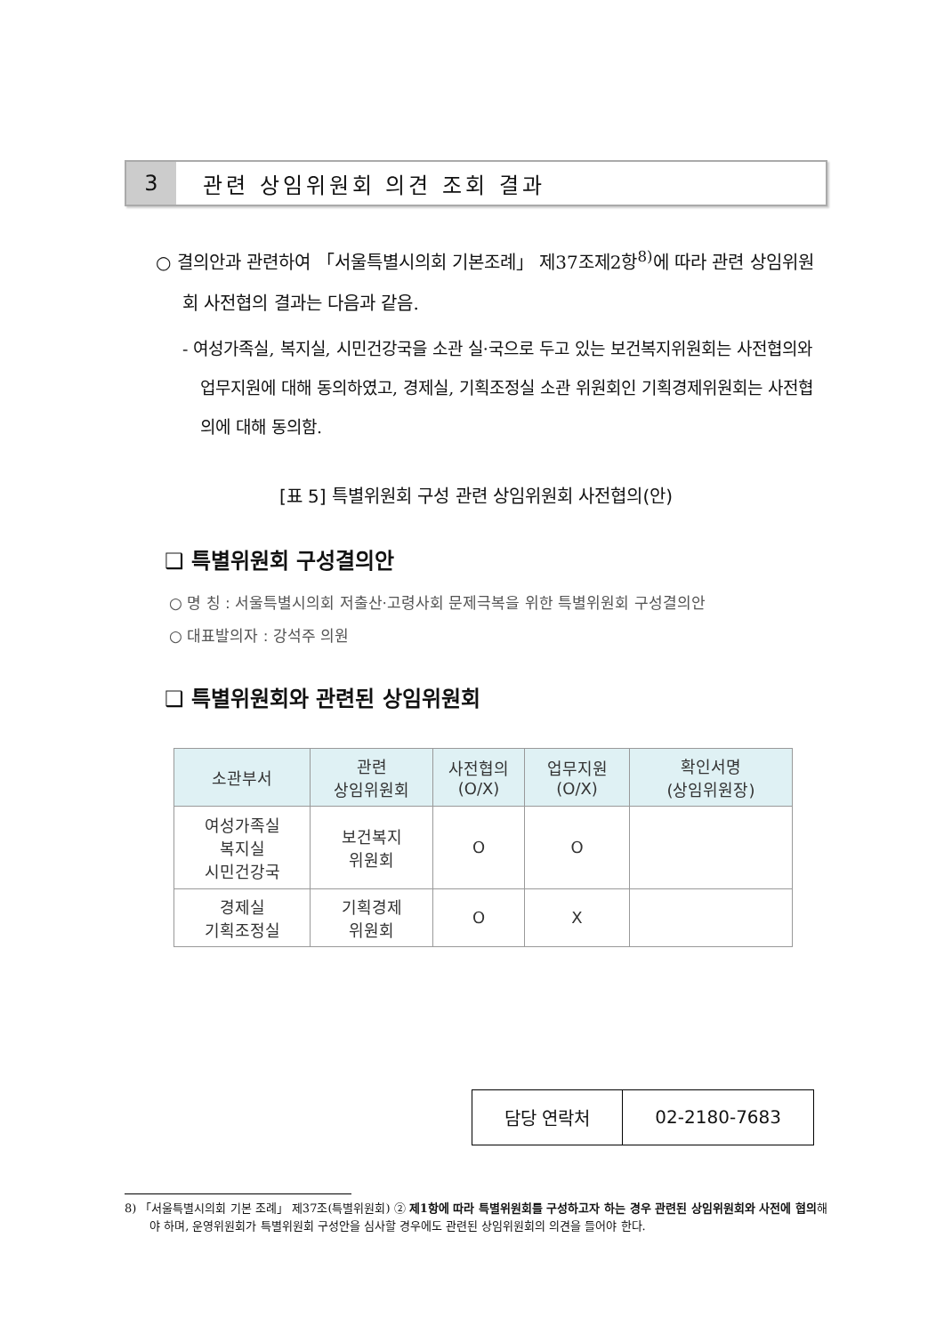3
관련 상임위원회 의견 조회 결과
○ 결의안과 관련하여 「서울특별시의회 기본조례」 제37조제2항<sup>8)</sup>에 따라 관련 상임위원회 사전협의 결과는 다음과 같음.
- 여성가족실, 복지실, 시민건강국을 소관 실·국으로 두고 있는 보건복지위원회는 사전협의와 업무지원에 대해 동의하였고, 경제실, 기획조정실 소관 위원회인 기획경제위원회는 사전협의에 대해 동의함.
[표 5] 특별위원회 구성 관련 상임위원회 사전협의(안)
❑ 특별위원회 구성결의안
○ 명 칭 : 서울특별시의회 저출산·고령사회 문제극복을 위한 특별위원회 구성결의안
○ 대표발의자 : 강석주 의원
❑ 특별위원회와 관련된 상임위원회
| 소관부서 | 관련 상임위원회 | 사전협의 (O/X) | 업무지원 (O/X) | 확인서명 (상임위원장) |
| --- | --- | --- | --- | --- |
| 여성가족실 복지실 시민건강국 | 보건복지 위원회 | O | O | |
| 경제실 기획조정실 | 기획경제 위원회 | O | X | |
| 담당 연락처 | 02-2180-7683 |
8) 「서울특별시의회 기본 조례」 제37조(특별위원회) ② 제1항에 따라 특별위원회를 구성하고자 하는 경우 관련된 상임위원회와 사전에 협의해야 하며, 운영위원회가 특별위원회 구성안을 심사할 경우에도 관련된 상임위원회의 의견을 들어야 한다.